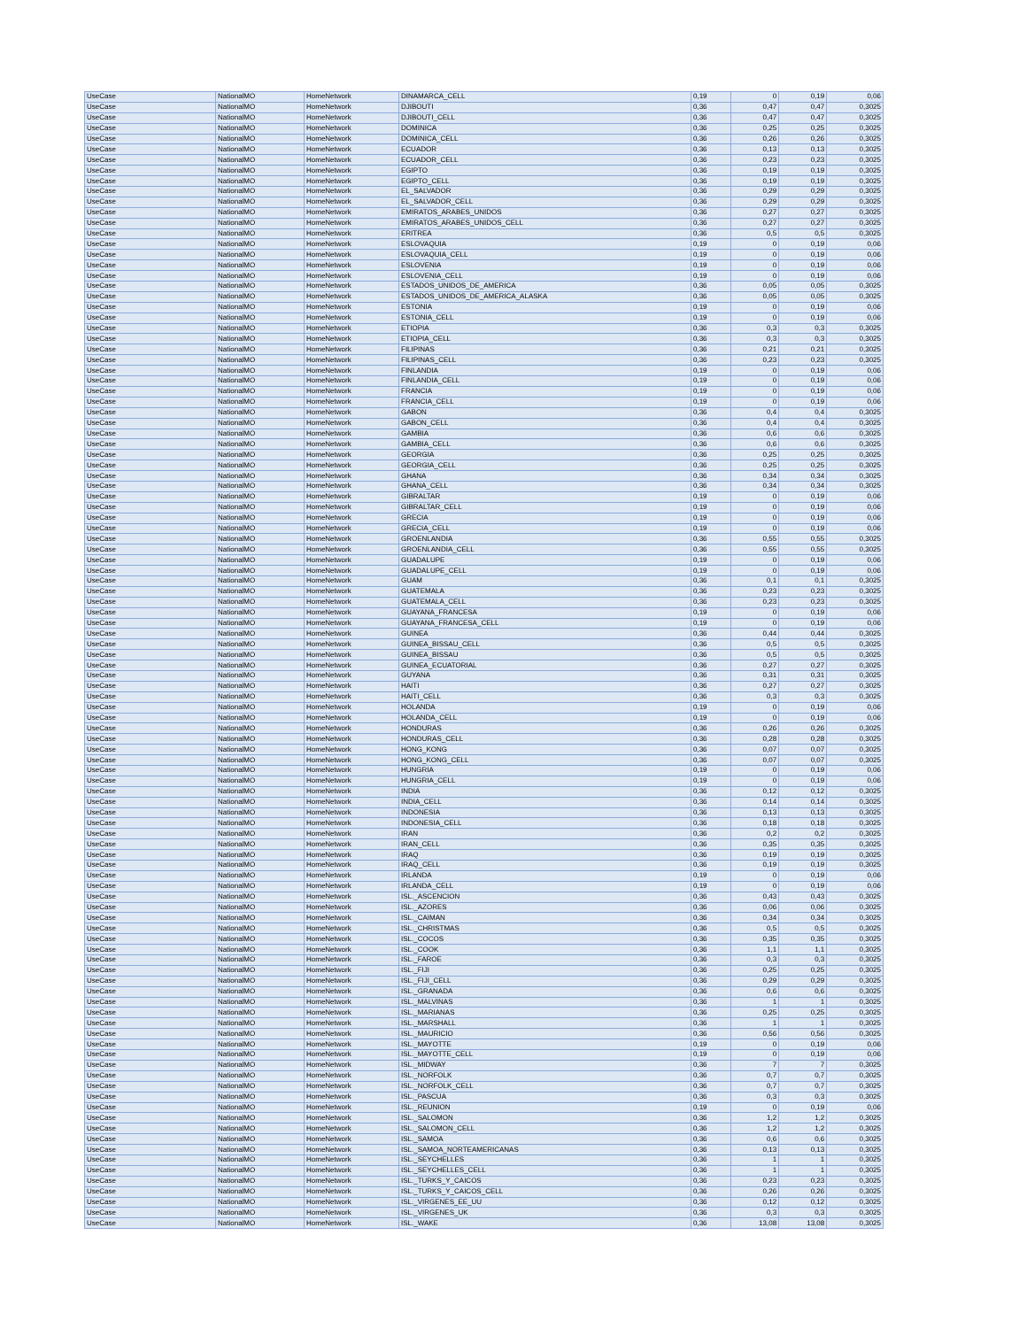| UseCase | NationalMO | HomeNetwork | DINAMARCA_CELL | 0,19 | 0 | 0,19 | 0,06 |
| UseCase | NationalMO | HomeNetwork | DJIBOUTI | 0,36 | 0,47 | 0,47 | 0,3025 |
| UseCase | NationalMO | HomeNetwork | DJIBOUTI_CELL | 0,36 | 0,47 | 0,47 | 0,3025 |
| UseCase | NationalMO | HomeNetwork | DOMINICA | 0,36 | 0,25 | 0,25 | 0,3025 |
| UseCase | NationalMO | HomeNetwork | DOMINICA_CELL | 0,36 | 0,26 | 0,26 | 0,3025 |
| UseCase | NationalMO | HomeNetwork | ECUADOR | 0,36 | 0,13 | 0,13 | 0,3025 |
| UseCase | NationalMO | HomeNetwork | ECUADOR_CELL | 0,36 | 0,23 | 0,23 | 0,3025 |
| UseCase | NationalMO | HomeNetwork | EGIPTO | 0,36 | 0,19 | 0,19 | 0,3025 |
| UseCase | NationalMO | HomeNetwork | EGIPTO_CELL | 0,36 | 0,19 | 0,19 | 0,3025 |
| UseCase | NationalMO | HomeNetwork | EL_SALVADOR | 0,36 | 0,29 | 0,29 | 0,3025 |
| UseCase | NationalMO | HomeNetwork | EL_SALVADOR_CELL | 0,36 | 0,29 | 0,29 | 0,3025 |
| UseCase | NationalMO | HomeNetwork | EMIRATOS_ARABES_UNIDOS | 0,36 | 0,27 | 0,27 | 0,3025 |
| UseCase | NationalMO | HomeNetwork | EMIRATOS_ARABES_UNIDOS_CELL | 0,36 | 0,27 | 0,27 | 0,3025 |
| UseCase | NationalMO | HomeNetwork | ERITREA | 0,36 | 0,5 | 0,5 | 0,3025 |
| UseCase | NationalMO | HomeNetwork | ESLOVAQUIA | 0,19 | 0 | 0,19 | 0,06 |
| UseCase | NationalMO | HomeNetwork | ESLOVAQUIA_CELL | 0,19 | 0 | 0,19 | 0,06 |
| UseCase | NationalMO | HomeNetwork | ESLOVENIA | 0,19 | 0 | 0,19 | 0,06 |
| UseCase | NationalMO | HomeNetwork | ESLOVENIA_CELL | 0,19 | 0 | 0,19 | 0,06 |
| UseCase | NationalMO | HomeNetwork | ESTADOS_UNIDOS_DE_AMERICA | 0,36 | 0,05 | 0,05 | 0,3025 |
| UseCase | NationalMO | HomeNetwork | ESTADOS_UNIDOS_DE_AMERICA_ALASKA | 0,36 | 0,05 | 0,05 | 0,3025 |
| UseCase | NationalMO | HomeNetwork | ESTONIA | 0,19 | 0 | 0,19 | 0,06 |
| UseCase | NationalMO | HomeNetwork | ESTONIA_CELL | 0,19 | 0 | 0,19 | 0,06 |
| UseCase | NationalMO | HomeNetwork | ETIOPIA | 0,36 | 0,3 | 0,3 | 0,3025 |
| UseCase | NationalMO | HomeNetwork | ETIOPIA_CELL | 0,36 | 0,3 | 0,3 | 0,3025 |
| UseCase | NationalMO | HomeNetwork | FILIPINAS | 0,36 | 0,21 | 0,21 | 0,3025 |
| UseCase | NationalMO | HomeNetwork | FILIPINAS_CELL | 0,36 | 0,23 | 0,23 | 0,3025 |
| UseCase | NationalMO | HomeNetwork | FINLANDIA | 0,19 | 0 | 0,19 | 0,06 |
| UseCase | NationalMO | HomeNetwork | FINLANDIA_CELL | 0,19 | 0 | 0,19 | 0,06 |
| UseCase | NationalMO | HomeNetwork | FRANCIA | 0,19 | 0 | 0,19 | 0,06 |
| UseCase | NationalMO | HomeNetwork | FRANCIA_CELL | 0,19 | 0 | 0,19 | 0,06 |
| UseCase | NationalMO | HomeNetwork | GABON | 0,36 | 0,4 | 0,4 | 0,3025 |
| UseCase | NationalMO | HomeNetwork | GABON_CELL | 0,36 | 0,4 | 0,4 | 0,3025 |
| UseCase | NationalMO | HomeNetwork | GAMBIA | 0,36 | 0,6 | 0,6 | 0,3025 |
| UseCase | NationalMO | HomeNetwork | GAMBIA_CELL | 0,36 | 0,6 | 0,6 | 0,3025 |
| UseCase | NationalMO | HomeNetwork | GEORGIA | 0,36 | 0,25 | 0,25 | 0,3025 |
| UseCase | NationalMO | HomeNetwork | GEORGIA_CELL | 0,36 | 0,25 | 0,25 | 0,3025 |
| UseCase | NationalMO | HomeNetwork | GHANA | 0,36 | 0,34 | 0,34 | 0,3025 |
| UseCase | NationalMO | HomeNetwork | GHANA_CELL | 0,36 | 0,34 | 0,34 | 0,3025 |
| UseCase | NationalMO | HomeNetwork | GIBRALTAR | 0,19 | 0 | 0,19 | 0,06 |
| UseCase | NationalMO | HomeNetwork | GIBRALTAR_CELL | 0,19 | 0 | 0,19 | 0,06 |
| UseCase | NationalMO | HomeNetwork | GRECIA | 0,19 | 0 | 0,19 | 0,06 |
| UseCase | NationalMO | HomeNetwork | GRECIA_CELL | 0,19 | 0 | 0,19 | 0,06 |
| UseCase | NationalMO | HomeNetwork | GROENLANDIA | 0,36 | 0,55 | 0,55 | 0,3025 |
| UseCase | NationalMO | HomeNetwork | GROENLANDIA_CELL | 0,36 | 0,55 | 0,55 | 0,3025 |
| UseCase | NationalMO | HomeNetwork | GUADALUPE | 0,19 | 0 | 0,19 | 0,06 |
| UseCase | NationalMO | HomeNetwork | GUADALUPE_CELL | 0,19 | 0 | 0,19 | 0,06 |
| UseCase | NationalMO | HomeNetwork | GUAM | 0,36 | 0,1 | 0,1 | 0,3025 |
| UseCase | NationalMO | HomeNetwork | GUATEMALA | 0,36 | 0,23 | 0,23 | 0,3025 |
| UseCase | NationalMO | HomeNetwork | GUATEMALA_CELL | 0,36 | 0,23 | 0,23 | 0,3025 |
| UseCase | NationalMO | HomeNetwork | GUAYANA_FRANCESA | 0,19 | 0 | 0,19 | 0,06 |
| UseCase | NationalMO | HomeNetwork | GUAYANA_FRANCESA_CELL | 0,19 | 0 | 0,19 | 0,06 |
| UseCase | NationalMO | HomeNetwork | GUINEA | 0,36 | 0,44 | 0,44 | 0,3025 |
| UseCase | NationalMO | HomeNetwork | GUINEA_BISSAU_CELL | 0,36 | 0,5 | 0,5 | 0,3025 |
| UseCase | NationalMO | HomeNetwork | GUINEA_BISSAU | 0,36 | 0,5 | 0,5 | 0,3025 |
| UseCase | NationalMO | HomeNetwork | GUINEA_ECUATORIAL | 0,36 | 0,27 | 0,27 | 0,3025 |
| UseCase | NationalMO | HomeNetwork | GUYANA | 0,36 | 0,31 | 0,31 | 0,3025 |
| UseCase | NationalMO | HomeNetwork | HAITI | 0,36 | 0,27 | 0,27 | 0,3025 |
| UseCase | NationalMO | HomeNetwork | HAITI_CELL | 0,36 | 0,3 | 0,3 | 0,3025 |
| UseCase | NationalMO | HomeNetwork | HOLANDA | 0,19 | 0 | 0,19 | 0,06 |
| UseCase | NationalMO | HomeNetwork | HOLANDA_CELL | 0,19 | 0 | 0,19 | 0,06 |
| UseCase | NationalMO | HomeNetwork | HONDURAS | 0,36 | 0,26 | 0,26 | 0,3025 |
| UseCase | NationalMO | HomeNetwork | HONDURAS_CELL | 0,36 | 0,28 | 0,28 | 0,3025 |
| UseCase | NationalMO | HomeNetwork | HONG_KONG | 0,36 | 0,07 | 0,07 | 0,3025 |
| UseCase | NationalMO | HomeNetwork | HONG_KONG_CELL | 0,36 | 0,07 | 0,07 | 0,3025 |
| UseCase | NationalMO | HomeNetwork | HUNGRIA | 0,19 | 0 | 0,19 | 0,06 |
| UseCase | NationalMO | HomeNetwork | HUNGRIA_CELL | 0,19 | 0 | 0,19 | 0,06 |
| UseCase | NationalMO | HomeNetwork | INDIA | 0,36 | 0,12 | 0,12 | 0,3025 |
| UseCase | NationalMO | HomeNetwork | INDIA_CELL | 0,36 | 0,14 | 0,14 | 0,3025 |
| UseCase | NationalMO | HomeNetwork | INDONESIA | 0,36 | 0,13 | 0,13 | 0,3025 |
| UseCase | NationalMO | HomeNetwork | INDONESIA_CELL | 0,36 | 0,18 | 0,18 | 0,3025 |
| UseCase | NationalMO | HomeNetwork | IRAN | 0,36 | 0,2 | 0,2 | 0,3025 |
| UseCase | NationalMO | HomeNetwork | IRAN_CELL | 0,36 | 0,35 | 0,35 | 0,3025 |
| UseCase | NationalMO | HomeNetwork | IRAQ | 0,36 | 0,19 | 0,19 | 0,3025 |
| UseCase | NationalMO | HomeNetwork | IRAQ_CELL | 0,36 | 0,19 | 0,19 | 0,3025 |
| UseCase | NationalMO | HomeNetwork | IRLANDA | 0,19 | 0 | 0,19 | 0,06 |
| UseCase | NationalMO | HomeNetwork | IRLANDA_CELL | 0,19 | 0 | 0,19 | 0,06 |
| UseCase | NationalMO | HomeNetwork | ISL._ASCENCION | 0,36 | 0,43 | 0,43 | 0,3025 |
| UseCase | NationalMO | HomeNetwork | ISL._AZORES | 0,36 | 0,06 | 0,06 | 0,3025 |
| UseCase | NationalMO | HomeNetwork | ISL._CAIMAN | 0,36 | 0,34 | 0,34 | 0,3025 |
| UseCase | NationalMO | HomeNetwork | ISL._CHRISTMAS | 0,36 | 0,5 | 0,5 | 0,3025 |
| UseCase | NationalMO | HomeNetwork | ISL._COCOS | 0,36 | 0,35 | 0,35 | 0,3025 |
| UseCase | NationalMO | HomeNetwork | ISL._COOK | 0,36 | 1,1 | 1,1 | 0,3025 |
| UseCase | NationalMO | HomeNetwork | ISL._FAROE | 0,36 | 0,3 | 0,3 | 0,3025 |
| UseCase | NationalMO | HomeNetwork | ISL._FIJI | 0,36 | 0,25 | 0,25 | 0,3025 |
| UseCase | NationalMO | HomeNetwork | ISL._FIJI_CELL | 0,36 | 0,29 | 0,29 | 0,3025 |
| UseCase | NationalMO | HomeNetwork | ISL._GRANADA | 0,36 | 0,6 | 0,6 | 0,3025 |
| UseCase | NationalMO | HomeNetwork | ISL._MALVINAS | 0,36 | 1 | 1 | 0,3025 |
| UseCase | NationalMO | HomeNetwork | ISL._MARIANAS | 0,36 | 0,25 | 0,25 | 0,3025 |
| UseCase | NationalMO | HomeNetwork | ISL._MARSHALL | 0,36 | 1 | 1 | 0,3025 |
| UseCase | NationalMO | HomeNetwork | ISL._MAURICIO | 0,36 | 0,56 | 0,56 | 0,3025 |
| UseCase | NationalMO | HomeNetwork | ISL._MAYOTTE | 0,19 | 0 | 0,19 | 0,06 |
| UseCase | NationalMO | HomeNetwork | ISL._MAYOTTE_CELL | 0,19 | 0 | 0,19 | 0,06 |
| UseCase | NationalMO | HomeNetwork | ISL._MIDWAY | 0,36 | 7 | 7 | 0,3025 |
| UseCase | NationalMO | HomeNetwork | ISL._NORFOLK | 0,36 | 0,7 | 0,7 | 0,3025 |
| UseCase | NationalMO | HomeNetwork | ISL._NORFOLK_CELL | 0,36 | 0,7 | 0,7 | 0,3025 |
| UseCase | NationalMO | HomeNetwork | ISL._PASCUA | 0,36 | 0,3 | 0,3 | 0,3025 |
| UseCase | NationalMO | HomeNetwork | ISL._REUNION | 0,19 | 0 | 0,19 | 0,06 |
| UseCase | NationalMO | HomeNetwork | ISL._SALOMON | 0,36 | 1,2 | 1,2 | 0,3025 |
| UseCase | NationalMO | HomeNetwork | ISL._SALOMON_CELL | 0,36 | 1,2 | 1,2 | 0,3025 |
| UseCase | NationalMO | HomeNetwork | ISL._SAMOA | 0,36 | 0,6 | 0,6 | 0,3025 |
| UseCase | NationalMO | HomeNetwork | ISL._SAMOA_NORTEAMERICANAS | 0,36 | 0,13 | 0,13 | 0,3025 |
| UseCase | NationalMO | HomeNetwork | ISL._SEYCHELLES | 0,36 | 1 | 1 | 0,3025 |
| UseCase | NationalMO | HomeNetwork | ISL._SEYCHELLES_CELL | 0,36 | 1 | 1 | 0,3025 |
| UseCase | NationalMO | HomeNetwork | ISL._TURKS_Y_CAICOS | 0,36 | 0,23 | 0,23 | 0,3025 |
| UseCase | NationalMO | HomeNetwork | ISL._TURKS_Y_CAICOS_CELL | 0,36 | 0,26 | 0,26 | 0,3025 |
| UseCase | NationalMO | HomeNetwork | ISL._VIRGENES_EE_UU | 0,36 | 0,12 | 0,12 | 0,3025 |
| UseCase | NationalMO | HomeNetwork | ISL._VIRGENES_UK | 0,36 | 0,3 | 0,3 | 0,3025 |
| UseCase | NationalMO | HomeNetwork | ISL._WAKE | 0,36 | 13,08 | 13,08 | 0,3025 |